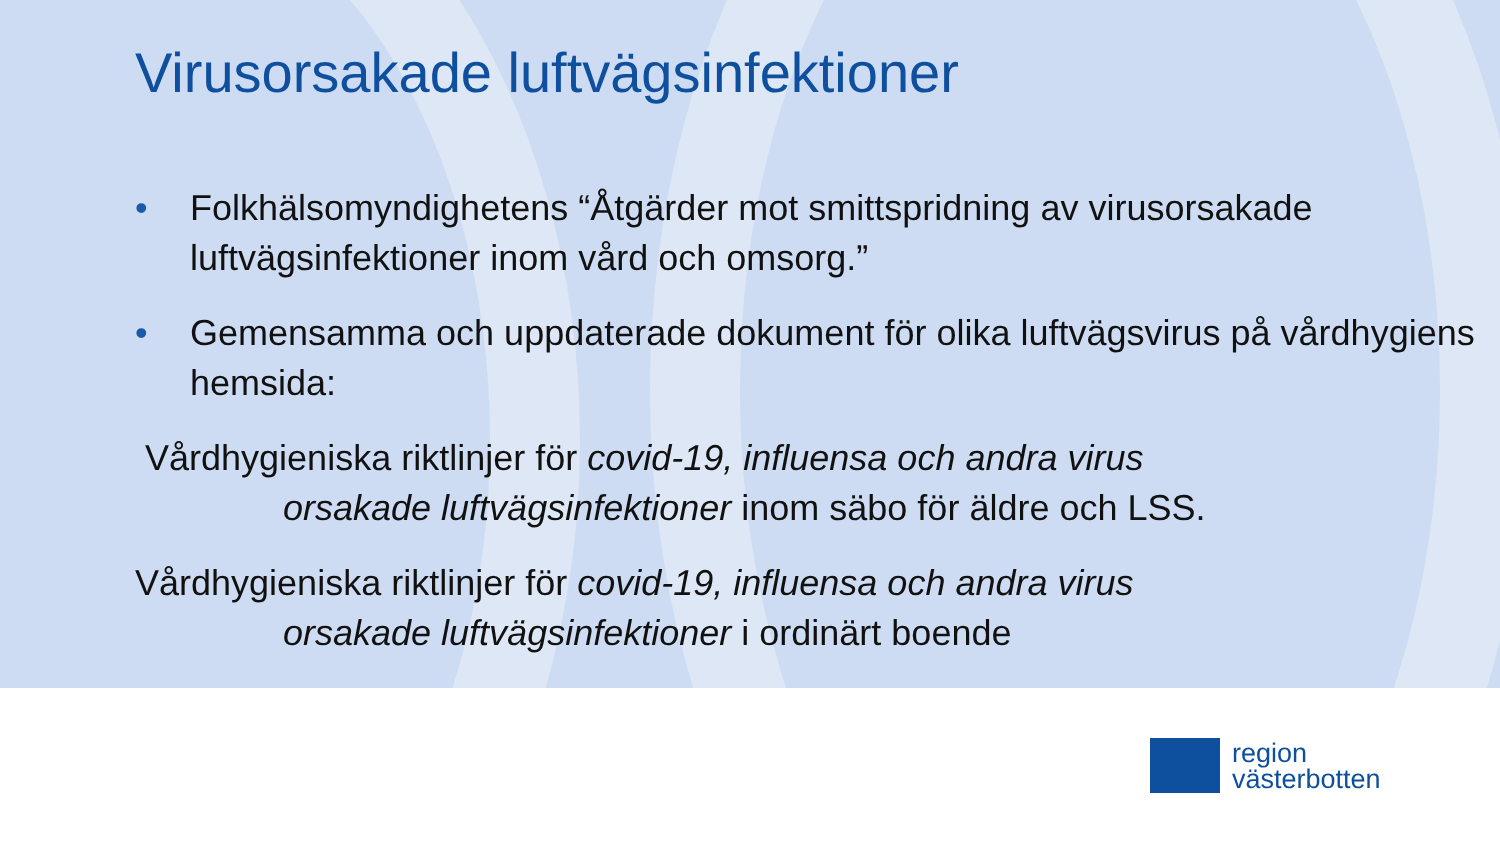Virusorsakade luftvägsinfektioner
• Folkhälsomyndighetens “Åtgärder mot smittspridning av virusorsakade luftvägsinfektioner inom vård och omsorg.”
• Gemensamma och uppdaterade dokument för olika luftvägsvirus på vårdhygiens hemsida:
Vårdhygieniska riktlinjer för covid-19, influensa och andra virus
orsakade luftvägsinfektioner inom säbo för äldre och LSS.
Vårdhygieniska riktlinjer för covid-19, influensa och andra virus
orsakade luftvägsinfektioner i ordinärt boende
region
västerbotten